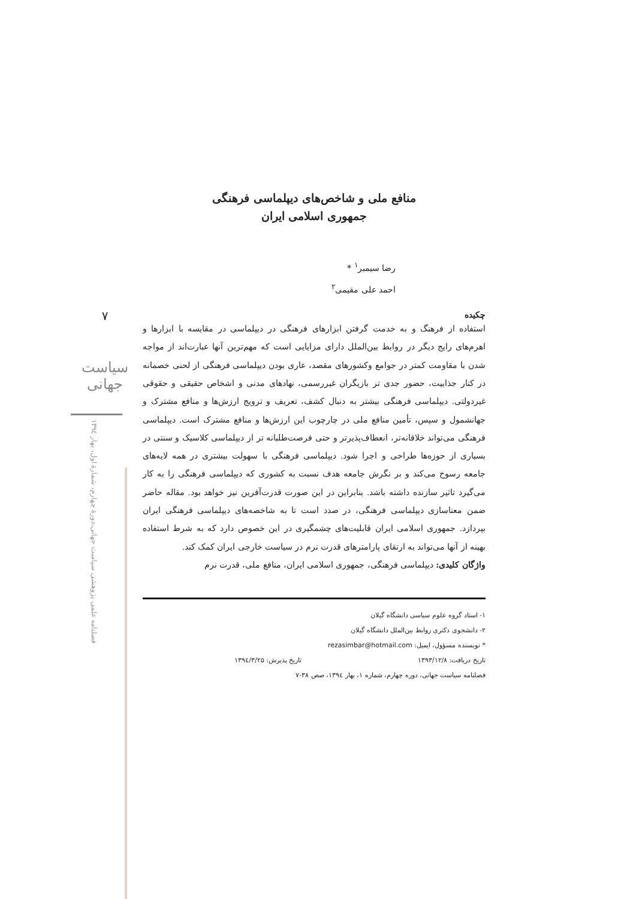۷
سیاست جهانی
فصلنامه علمی پژوهشی سیاست جهانی،دورۀ چهارم، شمارۀ اول، بهار ۱۳۹٤
منافع ملی و شاخص‌های دیپلماسی فرهنگی
جمهوری اسلامی ایران
رضا سیمبر<sup>۱</sup> *
احمد علی مقیمی<sup>۲</sup>
چکیده
استفاده از فرهنگ و به خدمت گرفتن ابزارهای فرهنگی در دیپلماسی در مقایسه با ابزارها و اهرم‌های رایج دیگر در روابط بین‌الملل دارای مزایایی است که مهم‌ترین آنها عبارت‌اند از مواجه شدن با مقاومت کمتر در جوامع وکشورهای مقصد، عاری بودن دیپلماسی فرهنگی از لحنی خصمانه در کنار جذابیت، حضور جدی تر بازیگران غیررسمی، نهادهای مدنی و اشخاص حقیقی و حقوقی غیردولتی. دیپلماسی فرهنگی بیشتر به دنبال کشف، تعریف و ترویج ارزش‌ها و منافع مشترک و جهانشمول و سپس، تأمین منافع ملی در چارچوب این ارزش‌ها و منافع مشترک است. دیپلماسی فرهنگی می‌تواند خلاقانه‌تر، انعطاف‌پذیرتر و حتی فرصت‌طلبانه تر از دیپلماسی کلاسیک و سنتی در بسیاری از حوزه‌ها طراحی و اجرا شود. دیپلماسی فرهنگی با سهولت بیشتری در همه لایه‌های جامعه رسوخ می‌کند و بر نگرش جامعه هدف نسبت به کشوری که دیپلماسی فرهنگی را به کار می‌گیرد تاثیر سازنده داشته باشد. بنابراین در این صورت قدرت‌آفرین نیز خواهد بود. مقاله حاضر ضمن معناسازی دیپلماسی فرهنگی، در صدد است تا به شاخصه‌های دیپلماسی فرهنگی ایران بپردازد. جمهوری اسلامی ایران قابلیت‌های چشمگیری در این خصوص دارد که به شرط استفاده بهینه از آنها می‌تواند به ارتقای پارامترهای قدرت نرم در سیاست خارجی ایران کمک کند.
واژگان کلیدی: دیپلماسی فرهنگی، جمهوری اسلامی ایران، منافع ملی، قدرت نرم
۱- استاد گروه علوم سیاسی دانشگاه گیلان
۲- دانشجوی دکتری روابط بین‌الملل دانشگاه گیلان
* نویسنده مسؤول، ایمیل: rezasimbar@hotmail.com
تاریخ دریافت: ۱۳۹۳/۱۲/۸ تاریخ پذیرش: ۱۳۹٤/۳/۲۵
فصلنامه سیاست جهانی، دوره چهارم، شماره ۱، بهار ۱۳۹٤، صص ۳۸-۷